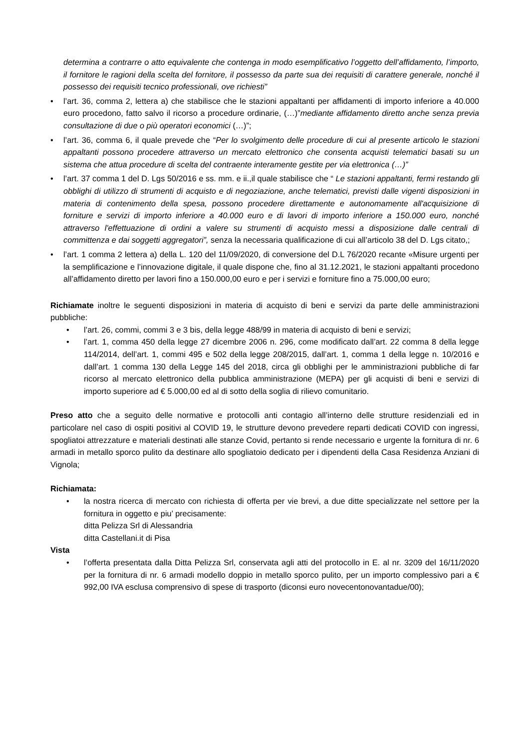determina a contrarre o atto equivalente che contenga in modo esemplificativo l’oggetto dell’affidamento, l’importo, il fornitore le ragioni della scelta del fornitore, il possesso da parte sua dei requisiti di carattere generale, nonché il possesso dei requisiti tecnico professionali, ove richiesti”
• l’art. 36, comma 2, lettera a) che stabilisce che le stazioni appaltanti per affidamenti di importo inferiore a 40.000 euro procedono, fatto salvo il ricorso a procedure ordinarie, (…)”mediante affidamento diretto anche senza previa consultazione di due o più operatori economici (…)”;
• l’art. 36, comma 6, il quale prevede che “Per lo svolgimento delle procedure di cui al presente articolo le stazioni appaltanti possono procedere attraverso un mercato elettronico che consenta acquisti telematici basati su un sistema che attua procedure di scelta del contraente interamente gestite per via elettronica (…)”
• l’art. 37 comma 1 del D. Lgs 50/2016 e ss. mm. e ii.,il quale stabilisce che “ Le stazioni appaltanti, fermi restando gli obblighi di utilizzo di strumenti di acquisto e di negoziazione, anche telematici, previsti dalle vigenti disposizioni in materia di contenimento della spesa, possono procedere direttamente e autonomamente all'acquisizione di forniture e servizi di importo inferiore a 40.000 euro e di lavori di importo inferiore a 150.000 euro, nonché attraverso l'effettuazione di ordini a valere su strumenti di acquisto messi a disposizione dalle centrali di committenza e dai soggetti aggregatori”, senza la necessaria qualificazione di cui all’articolo 38 del D. Lgs citato,;
• l’art. 1 comma 2 lettera a) della L. 120 del 11/09/2020, di conversione del D.L 76/2020 recante «Misure urgenti per la semplificazione e l’innovazione digitale, il quale dispone che, fino al 31.12.2021, le stazioni appaltanti procedono all’affidamento diretto per lavori fino a 150.000,00 euro e per i servizi e forniture fino a 75.000,00 euro;
Richiamate inoltre le seguenti disposizioni in materia di acquisto di beni e servizi da parte delle amministrazioni pubbliche:
• l’art. 26, commi, commi 3 e 3 bis, della legge 488/99 in materia di acquisto di beni e servizi;
• l’art. 1, comma 450 della legge 27 dicembre 2006 n. 296, come modificato dall’art. 22 comma 8 della legge 114/2014, dell’art. 1, commi 495 e 502 della legge 208/2015, dall’art. 1, comma 1 della legge n. 10/2016 e dall’art. 1 comma 130 della Legge 145 del 2018, circa gli obblighi per le amministrazioni pubbliche di far ricorso al mercato elettronico della pubblica amministrazione (MEPA) per gli acquisti di beni e servizi di importo superiore ad € 5.000,00 ed al di sotto della soglia di rilievo comunitario.
Preso atto che a seguito delle normative e protocolli anti contagio all’interno delle strutture residenziali ed in particolare nel caso di ospiti positivi al COVID 19, le strutture devono prevedere reparti dedicati COVID con ingressi, spogliatoi attrezzature e materiali destinati alle stanze Covid, pertanto si rende necessario e urgente la fornitura di nr. 6 armadi in metallo sporco pulito da destinare allo spogliatoio dedicato per i dipendenti della Casa Residenza Anziani di Vignola;
Richiamata:
• la nostra ricerca di mercato con richiesta di offerta per vie brevi, a due ditte specializzate nel settore per la fornitura in oggetto e piu’ precisamente:
ditta Pelizza Srl di Alessandria
ditta Castellani.it di Pisa
Vista
• l’offerta presentata dalla Ditta Pelizza Srl, conservata agli atti del protocollo in E. al nr. 3209 del 16/11/2020 per la fornitura di nr. 6 armadi modello doppio in metallo sporco pulito, per un importo complessivo pari a € 992,00 IVA esclusa comprensivo di spese di trasporto (diconsi euro novecentonovantadue/00);